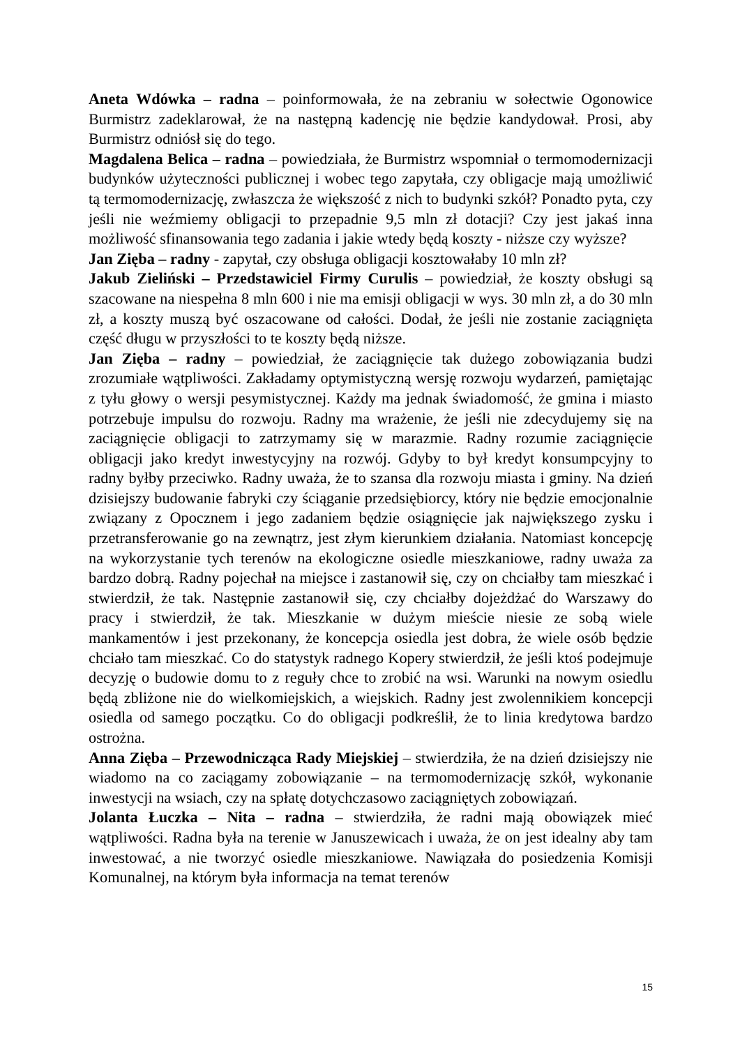Aneta Wdówka – radna – poinformowała, że na zebraniu w sołectwie Ogonowice Burmistrz zadeklarował, że na następną kadencję nie będzie kandydował. Prosi, aby Burmistrz odniósł się do tego.
Magdalena Belica – radna – powiedziała, że Burmistrz wspomniał o termomodernizacji budynków użyteczności publicznej i wobec tego zapytała, czy obligacje mają umożliwić tą termomodernizację, zwłaszcza że większość z nich to budynki szkół? Ponadto pyta, czy jeśli nie weźmiemy obligacji to przepadnie 9,5 mln zł dotacji? Czy jest jakaś inna możliwość sfinansowania tego zadania i jakie wtedy będą koszty - niższe czy wyższe?
Jan Zięba – radny - zapytał, czy obsługa obligacji kosztowałaby 10 mln zł?
Jakub Zieliński – Przedstawiciel Firmy Curulis – powiedział, że koszty obsługi są szacowane na niespełna 8 mln 600 i nie ma emisji obligacji w wys. 30 mln zł, a do 30 mln zł, a koszty muszą być oszacowane od całości. Dodał, że jeśli nie zostanie zaciągnięta część długu w przyszłości to te koszty będą niższe.
Jan Zięba – radny – powiedział, że zaciągnięcie tak dużego zobowiązania budzi zrozumiałe wątpliwości. Zakładamy optymistyczną wersję rozwoju wydarzeń, pamiętając z tyłu głowy o wersji pesymistycznej. Każdy ma jednak świadomość, że gmina i miasto potrzebuje impulsu do rozwoju. Radny ma wrażenie, że jeśli nie zdecydujemy się na zaciągnięcie obligacji to zatrzymamy się w marazmie. Radny rozumie zaciągnięcie obligacji jako kredyt inwestycyjny na rozwój. Gdyby to był kredyt konsumpcyjny to radny byłby przeciwko. Radny uważa, że to szansa dla rozwoju miasta i gminy. Na dzień dzisiejszy budowanie fabryki czy ściąganie przedsiębiorcy, który nie będzie emocjonalnie związany z Opocznem i jego zadaniem będzie osiągnięcie jak największego zysku i przetransferowanie go na zewnątrz, jest złym kierunkiem działania. Natomiast koncepcję na wykorzystanie tych terenów na ekologiczne osiedle mieszkaniowe, radny uważa za bardzo dobrą. Radny pojechał na miejsce i zastanowił się, czy on chciałby tam mieszkać i stwierdził, że tak. Następnie zastanowił się, czy chciałby dojeżdżać do Warszawy do pracy i stwierdził, że tak. Mieszkanie w dużym mieście niesie ze sobą wiele mankamentów i jest przekonany, że koncepcja osiedla jest dobra, że wiele osób będzie chciało tam mieszkać. Co do statystyk radnego Kopery stwierdził, że jeśli ktoś podejmuje decyzję o budowie domu to z reguły chce to zrobić na wsi. Warunki na nowym osiedlu będą zbliżone nie do wielkomiejskich, a wiejskich. Radny jest zwolennikiem koncepcji osiedla od samego początku. Co do obligacji podkreślił, że to linia kredytowa bardzo ostrożna.
Anna Zięba – Przewodnicząca Rady Miejskiej – stwierdziła, że na dzień dzisiejszy nie wiadomo na co zaciągamy zobowiązanie – na termomodernizację szkół, wykonanie inwestycji na wsiach, czy na spłatę dotychczasowo zaciągniętych zobowiązań.
Jolanta Łuczka – Nita – radna – stwierdziła, że radni mają obowiązek mieć wątpliwości. Radna była na terenie w Januszewicach i uważa, że on jest idealny aby tam inwestować, a nie tworzyć osiedle mieszkaniowe. Nawiązała do posiedzenia Komisji Komunalnej, na którym była informacja na temat terenów
15